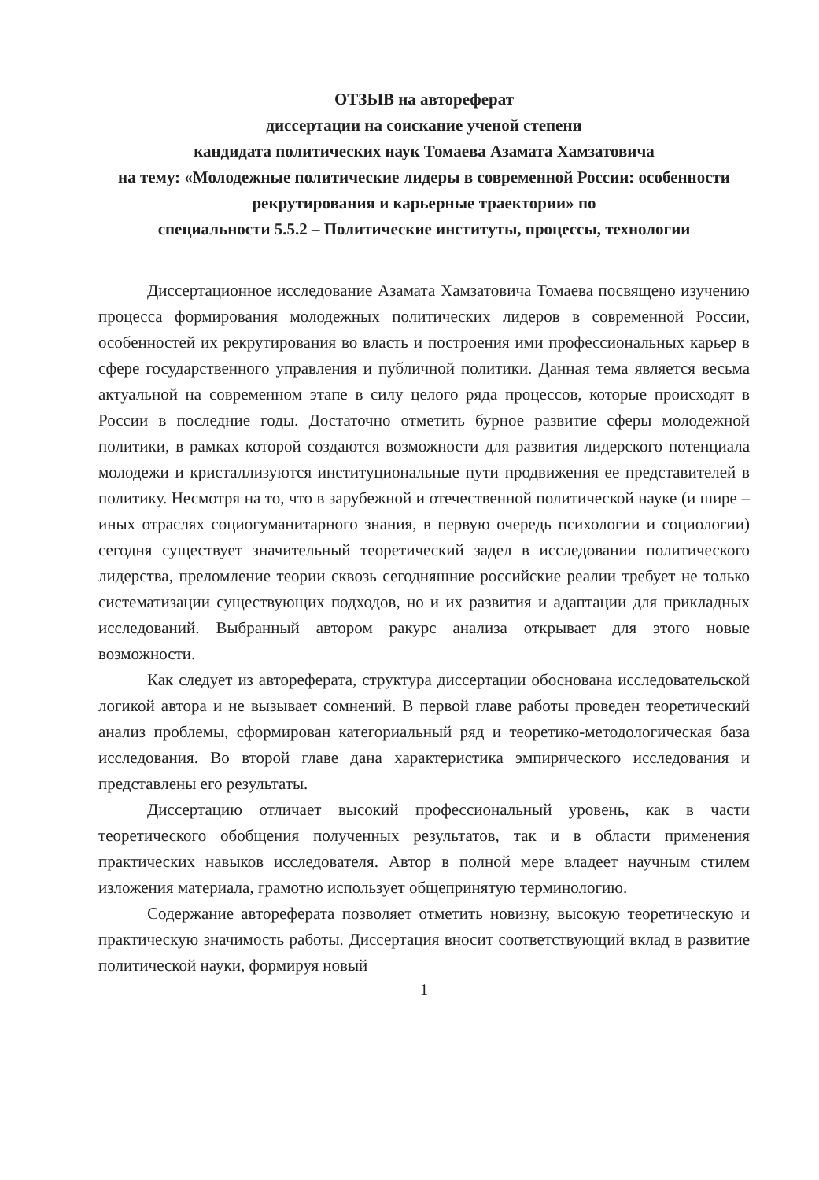ОТЗЫВ на автореферат
диссертации на соискание ученой степени
кандидата политических наук Томаева Азамата Хамзатовича
на тему: «Молодежные политические лидеры в современной России: особенности рекрутирования и карьерные траектории» по
специальности 5.5.2 – Политические институты, процессы, технологии
Диссертационное исследование Азамата Хамзатовича Томаева посвящено изучению процесса формирования молодежных политических лидеров в современной России, особенностей их рекрутирования во власть и построения ими профессиональных карьер в сфере государственного управления и публичной политики. Данная тема является весьма актуальной на современном этапе в силу целого ряда процессов, которые происходят в России в последние годы. Достаточно отметить бурное развитие сферы молодежной политики, в рамках которой создаются возможности для развития лидерского потенциала молодежи и кристаллизуются институциональные пути продвижения ее представителей в политику. Несмотря на то, что в зарубежной и отечественной политической науке (и шире – иных отраслях социогуманитарного знания, в первую очередь психологии и социологии) сегодня существует значительный теоретический задел в исследовании политического лидерства, преломление теории сквозь сегодняшние российские реалии требует не только систематизации существующих подходов, но и их развития и адаптации для прикладных исследований. Выбранный автором ракурс анализа открывает для этого новые возможности.
Как следует из автореферата, структура диссертации обоснована исследовательской логикой автора и не вызывает сомнений. В первой главе работы проведен теоретический анализ проблемы, сформирован категориальный ряд и теоретико-методологическая база исследования. Во второй главе дана характеристика эмпирического исследования и представлены его результаты.
Диссертацию отличает высокий профессиональный уровень, как в части теоретического обобщения полученных результатов, так и в области применения практических навыков исследователя. Автор в полной мере владеет научным стилем изложения материала, грамотно использует общепринятую терминологию.
Содержание автореферата позволяет отметить новизну, высокую теоретическую и практическую значимость работы. Диссертация вносит соответствующий вклад в развитие политической науки, формируя новый
1